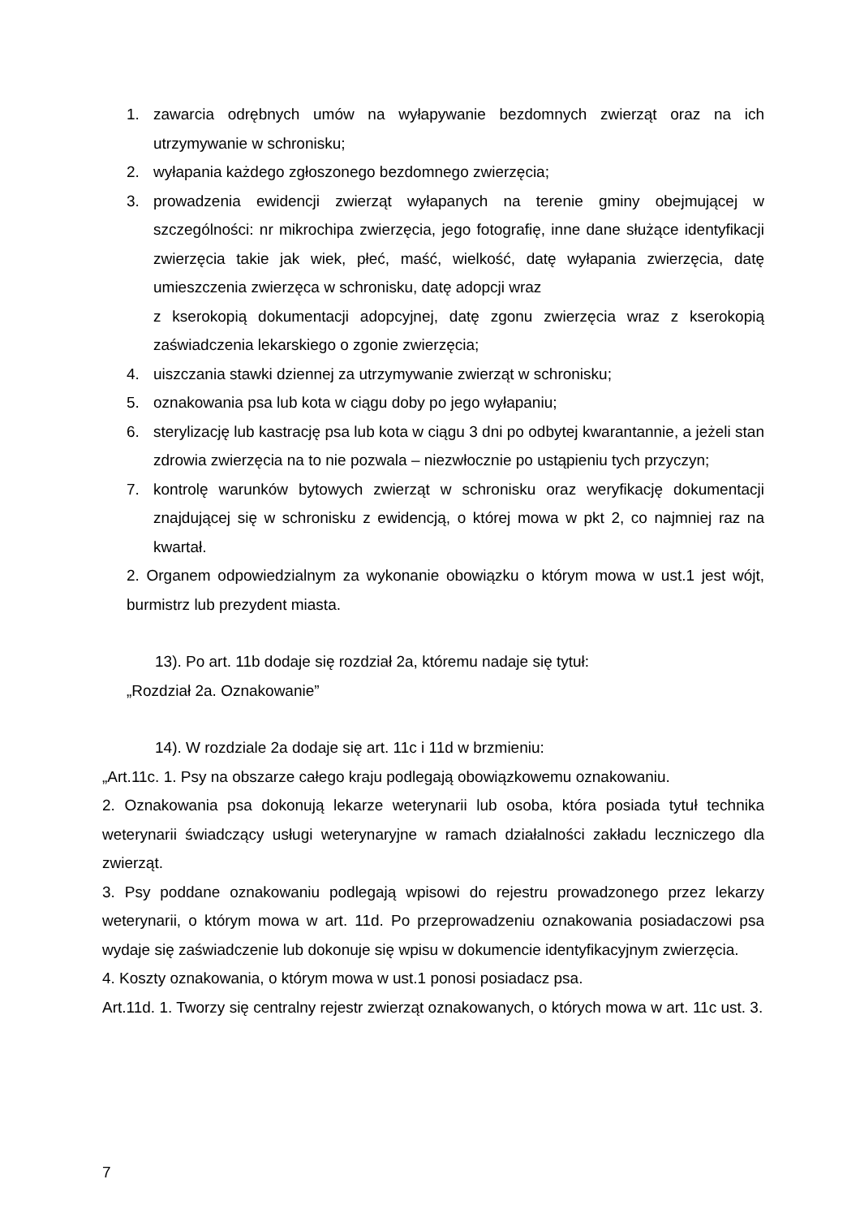1. zawarcia odrębnych umów na wyłapywanie bezdomnych zwierząt oraz na ich utrzymywanie w schronisku;
2. wyłapania każdego zgłoszonego bezdomnego zwierzęcia;
3. prowadzenia ewidencji zwierząt wyłapanych na terenie gminy obejmującej w szczególności: nr mikrochipa zwierzęcia, jego fotografię, inne dane służące identyfikacji zwierzęcia takie jak wiek, płeć, maść, wielkość, datę wyłapania zwierzęcia, datę umieszczenia zwierzęca w schronisku, datę adopcji wraz
z kserokopią dokumentacji adopcyjnej, datę zgonu zwierzęcia wraz z kserokopią zaświadczenia lekarskiego o zgonie zwierzęcia;
4. uiszczania stawki dziennej za utrzymywanie zwierząt w schronisku;
5. oznakowania psa lub kota w ciągu doby po jego wyłapaniu;
6. sterylizację lub kastrację psa lub kota w ciągu 3 dni po odbytej kwarantannie, a jeżeli stan zdrowia zwierzęcia na to nie pozwala – niezwłocznie po ustąpieniu tych przyczyn;
7. kontrolę warunków bytowych zwierząt w schronisku oraz weryfikację dokumentacji znajdującej się w schronisku z ewidencją, o której mowa w pkt 2, co najmniej raz na kwartał.
2. Organem odpowiedzialnym za wykonanie obowiązku o którym mowa w ust.1 jest wójt, burmistrz lub prezydent miasta.
13). Po art. 11b dodaje się rozdział 2a, któremu nadaje się tytuł:
„Rozdział 2a. Oznakowanie”
14). W rozdziale 2a dodaje się art. 11c i 11d w brzmieniu:
„Art.11c. 1. Psy na obszarze całego kraju podlegają obowiązkowemu oznakowaniu.
2. Oznakowania psa dokonują lekarze weterynarii lub osoba, która posiada tytuł technika weterynarii świadczący usługi weterynaryjne w ramach działalności zakładu leczniczego dla zwierząt.
3. Psy poddane oznakowaniu podlegają wpisowi do rejestru prowadzonego przez lekarzy weterynarii, o którym mowa w art. 11d. Po przeprowadzeniu oznakowania posiadaczowi psa wydaje się zaświadczenie lub dokonuje się wpisu w dokumencie identyfikacyjnym zwierzęcia.
4. Koszty oznakowania, o którym mowa w ust.1 ponosi posiadacz psa.
Art.11d. 1. Tworzy się centralny rejestr zwierząt oznakowanych, o których mowa w art. 11c ust. 3.
7